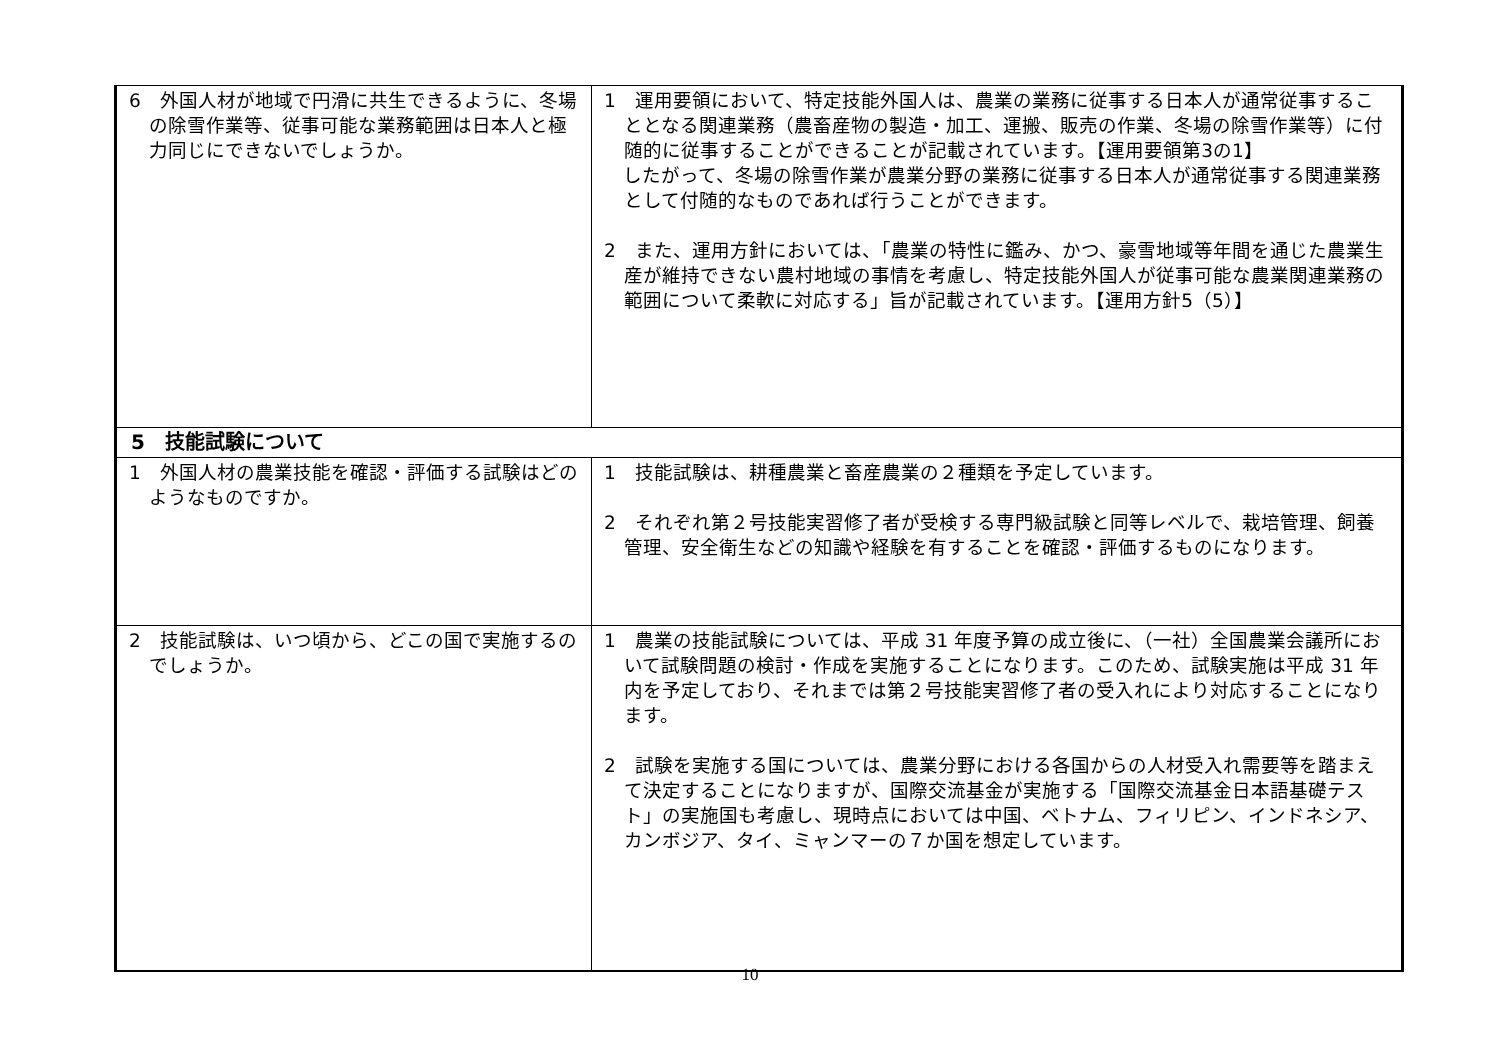| 6 外国人材が地域で円滑に共生できるように、冬場の除雪作業等、従事可能な業務範囲は日本人と極力同じにできないでしょうか。 | 1 運用要領において、特定技能外国人は、農業の業務に従事する日本人が通常従事することとなる関連業務（農畜産物の製造・加工、運搬、販売の作業、冬場の除雪作業等）に付随的に従事することができることが記載されています。【運用要領第3の1】 したがって、冬場の除雪作業が農業分野の業務に従事する日本人が通常従事する関連業務として付随的なものであれば行うことができます。 2 また、運用方針においては、「農業の特性に鑑み、かつ、豪雪地域等年間を通じた農業生産が維持できない農村地域の事情を考慮し、特定技能外国人が従事可能な農業関連業務の範囲について柔軟に対応する」旨が記載されています。【運用方針5（5）】 |
| 5 技能試験について | |
| 1 外国人材の農業技能を確認・評価する試験はどのようなものですか。 | 1 技能試験は、耕種農業と畜産農業の２種類を予定しています。 2 それぞれ第２号技能実習修了者が受検する専門級試験と同等レベルで、栽培管理、飼養管理、安全衛生などの知識や経験を有することを確認・評価するものになります。 |
| 2 技能試験は、いつ頃から、どこの国で実施するのでしょうか。 | 1 農業の技能試験については、平成 31 年度予算の成立後に、（一社）全国農業会議所において試験問題の検討・作成を実施することになります。このため、試験実施は平成 31 年内を予定しており、それまでは第２号技能実習修了者の受入れにより対応することになります。 2 試験を実施する国については、農業分野における各国からの人材受入れ需要等を踏まえて決定することになりますが、国際交流基金が実施する「国際交流基金日本語基礎テスト」の実施国も考慮し、現時点においては中国、ベトナム、フィリピン、インドネシア、カンボジア、タイ、ミャンマーの７か国を想定しています。 |
10